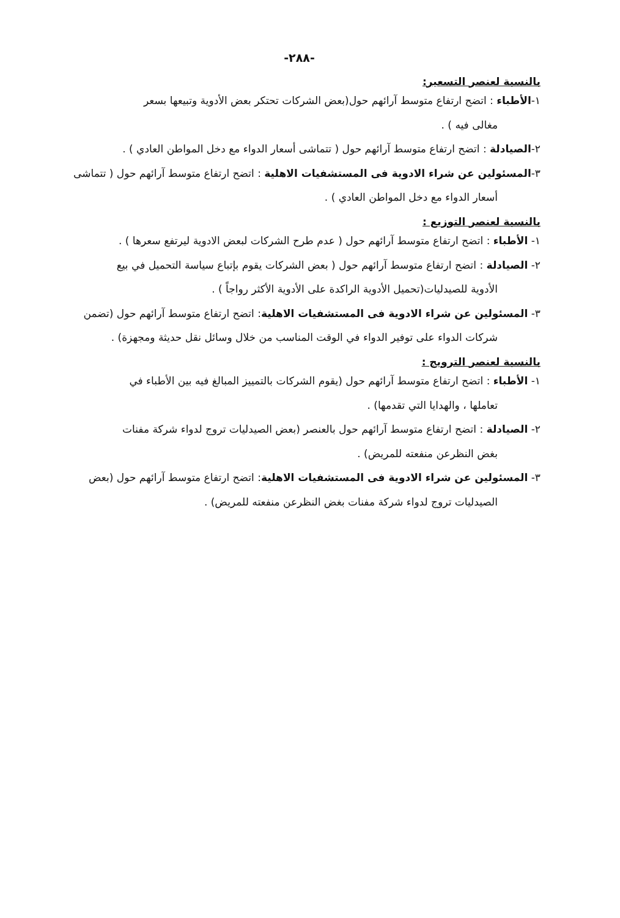-٢٨٨-
بالنسبة لعنصر التسعير:
١-الأطباء : اتضح ارتفاع متوسط آرائهم حول(بعض الشركات تحتكر بعض الأدوية وتبيعها بسعر
مغالى فيه ) .
٢-الصيادلة : اتضح ارتفاع متوسط آرائهم حول ( تتماشى أسعار الدواء مع دخل المواطن العادي ) .
٣-المسئولين عن شراء الادوية فى المستشفيات الاهلية : اتضح ارتفاع متوسط آرائهم حول ( تتماشى
أسعار الدواء مع دخل المواطن العادي ) .
بالنسبة لعنصر التوزيع :
١- الأطباء : اتضح ارتفاع متوسط آرائهم حول ( عدم طرح الشركات لبعض الادوية ليرتفع سعرها ) .
٢- الصيادلة : اتضح ارتفاع متوسط آرائهم حول ( بعض الشركات يقوم بإتباع سياسة التحميل في بيع
الأدوية للصيدليات(تحميل الأدوية الراكدة على الأدوية الأكثر رواجاً ) .
٣- المسئولين عن شراء الادوية فى المستشفيات الاهلية: اتضح ارتفاع متوسط آرائهم حول (تضمن
شركات الدواء على توفير الدواء في الوقت المناسب من خلال وسائل نقل حديثة ومجهزة) .
بالنسبة لعنصر الترويج :
١- الأطباء : اتضح ارتفاع متوسط آرائهم حول (يقوم الشركات بالتمييز المبالغ فيه بين الأطباء في
تعاملها ، والهدايا التي تقدمها) .
٢- الصيادلة : اتضح ارتفاع متوسط آرائهم حول بالعنصر (بعض الصيدليات تروج لدواء شركة مفنات
بغض النظرعن منفعته للمريض) .
٣- المسئولين عن شراء الادوية فى المستشفيات الاهلية: اتضح ارتفاع متوسط آرائهم حول (بعض
الصيدليات تروج لدواء شركة مفنات بغض النظرعن منفعته للمريض) .